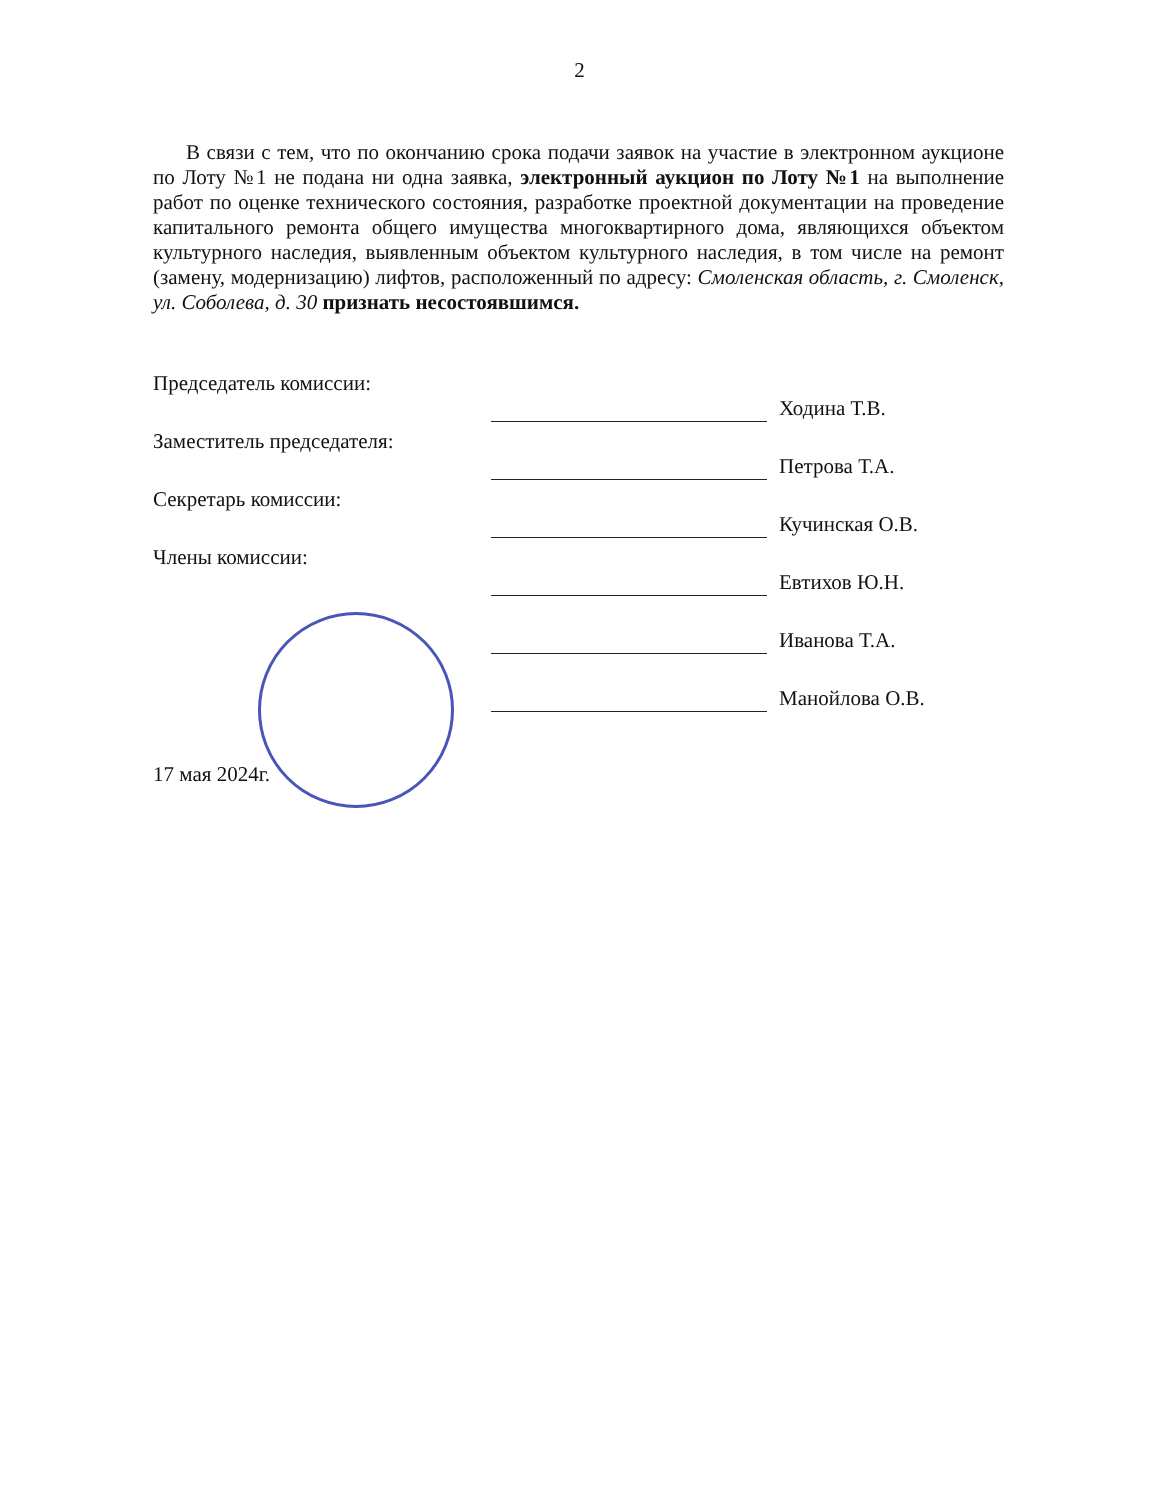2
В связи с тем, что по окончанию срока подачи заявок на участие в электронном аукционе по Лоту №1 не подана ни одна заявка, электронный аукцион по Лоту №1 на выполнение работ по оценке технического состояния, разработке проектной документации на проведение капитального ремонта общего имущества многоквартирного дома, являющихся объектом культурного наследия, выявленным объектом культурного наследия, в том числе на ремонт (замену, модернизацию) лифтов, расположенный по адресу: Смоленская область, г. Смоленск, ул. Соболева, д. 30 признать несостоявшимся.
| Председатель комиссии: | | Ходина Т.В. |
| Заместитель председателя: | | Петрова Т.А. |
| Секретарь комиссии: | | Кучинская О.В. |
| Члены комиссии: | | Евтихов Ю.Н. |
| | | Иванова Т.А. |
| | | Манойлова О.В. |
17 мая 2024г.